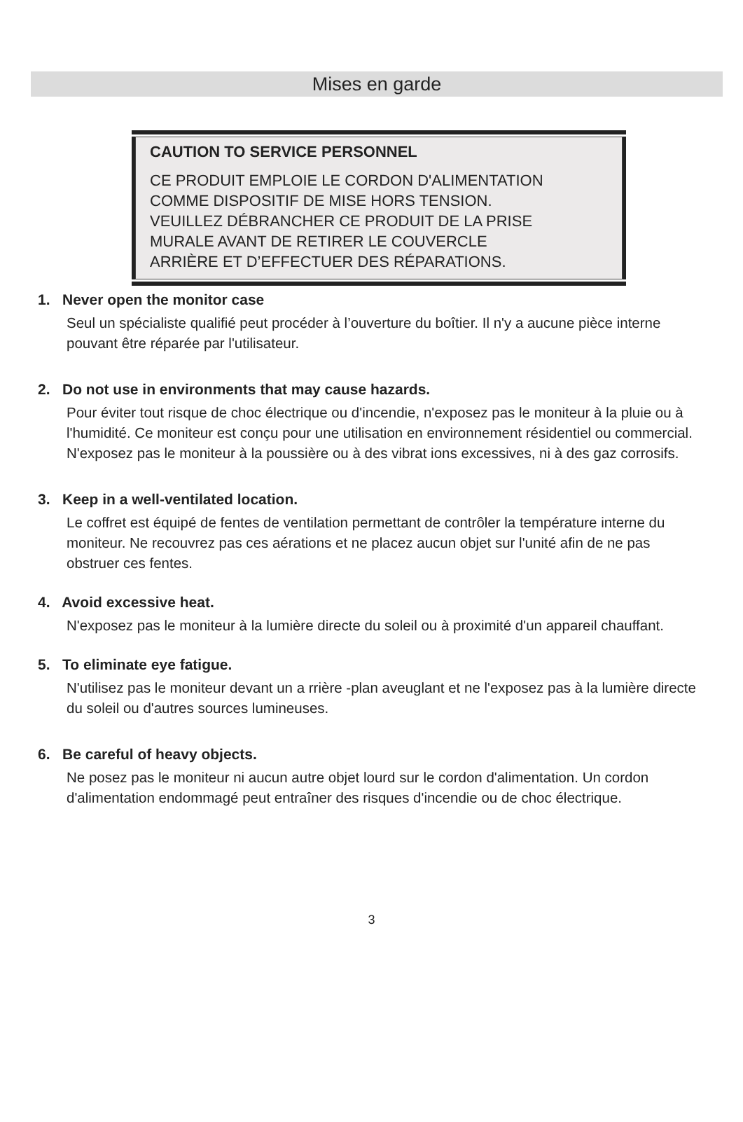Mises en garde
CAUTION TO SERVICE PERSONNEL
CE PRODUIT EMPLOIE LE CORDON D'ALIMENTATION
COMME DISPOSITIF DE MISE HORS TENSION.
VEUILLEZ DÉBRANCHER CE PRODUIT DE LA PRISE
MURALE AVANT DE RETIRER LE COUVERCLE
ARRIÈRE ET D’EFFECTUER DES RÉPARATIONS.
1. Never open the monitor case
Seul un spécialiste qualifié peut procéder à l’ouverture du boîtier. Il n'y a aucune pièce interne pouvant être réparée par l'utilisateur.
2. Do not use in environments that may cause hazards.
Pour éviter tout risque de choc électrique ou d'incendie, n'exposez pas le moniteur à la pluie ou à l'humidité. Ce moniteur est conçu pour une utilisation en environnement résidentiel ou commercial. N'exposez pas le moniteur à la poussière ou à des vibrat ions excessives, ni à des gaz corrosifs.
3. Keep in a well-ventilated location.
Le coffret est équipé de fentes de ventilation permettant de contrôler la température interne du moniteur. Ne recouvrez pas ces aérations et ne placez aucun objet sur l'unité afin de ne pas obstruer ces fentes.
4. Avoid excessive heat.
N'exposez pas le moniteur à la lumière directe du soleil ou à proximité d'un appareil chauffant.
5. To eliminate eye fatigue.
N'utilisez pas le moniteur devant un a rrière -plan aveuglant et ne l'exposez pas à la lumière directe du soleil ou d'autres sources lumineuses.
6. Be careful of heavy objects.
Ne posez pas le moniteur ni aucun autre objet lourd sur le cordon d'alimentation. Un cordon d'alimentation endommagé peut entraîner des risques d'incendie ou de choc électrique.
3